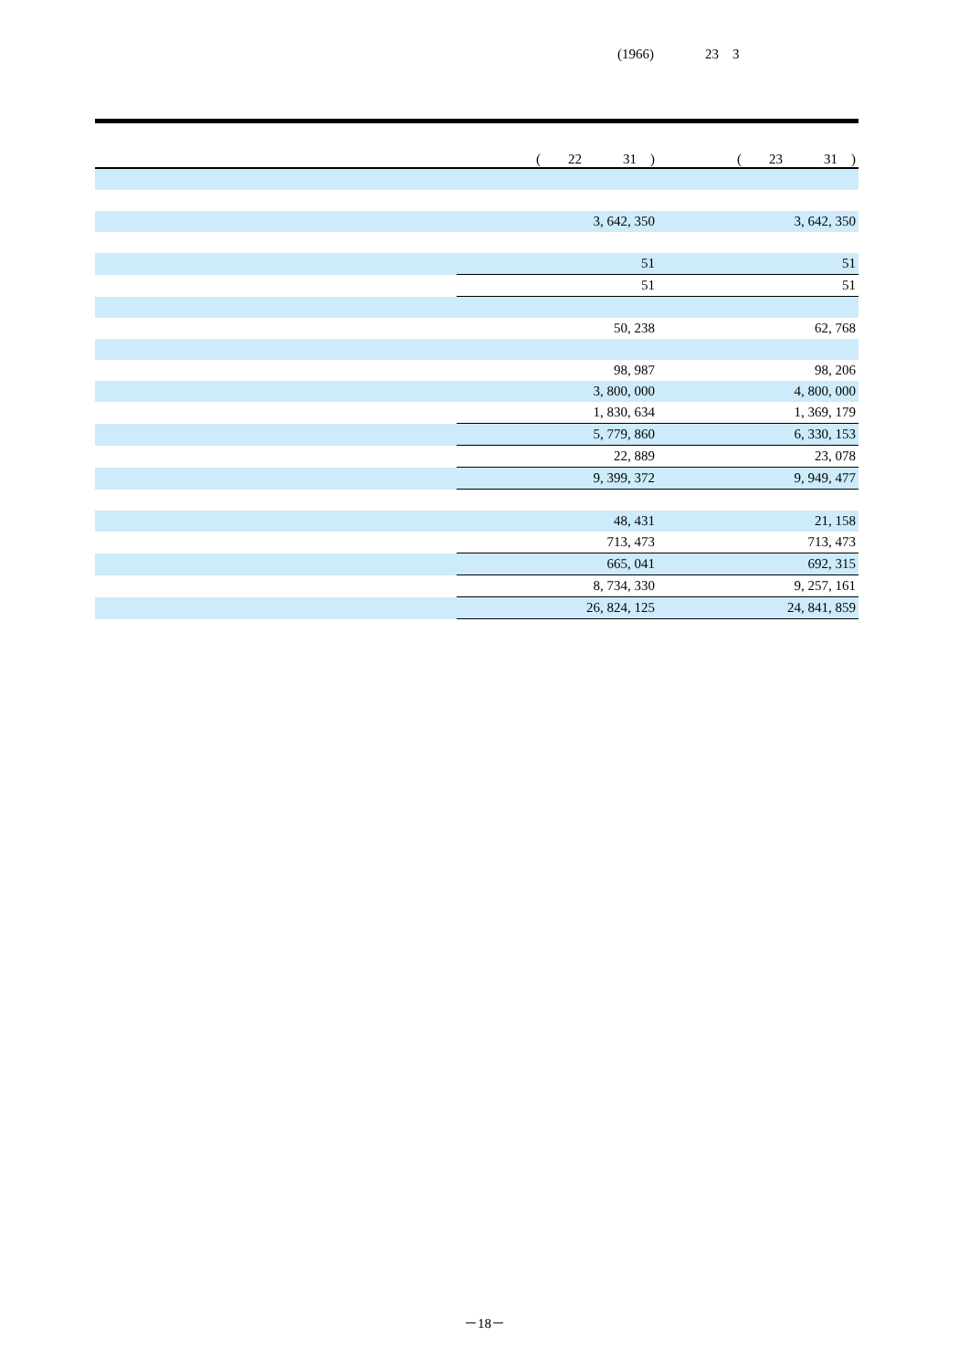(1966) 23　3
| | ( 22 31 ) | ( 23 31 ) |
| --- | --- | --- |
| | 3, 642, 350 | 3, 642, 350 |
| | 51 | 51 |
| | 51 | 51 |
| | 50, 238 | 62, 768 |
| | 98, 987 | 98, 206 |
| | 3, 800, 000 | 4, 800, 000 |
| | 1, 830, 634 | 1, 369, 179 |
| | 5, 779, 860 | 6, 330, 153 |
| | 22, 889 | 23, 078 |
| | 9, 399, 372 | 9, 949, 477 |
| | 48, 431 | 21, 158 |
| | 713, 473 | 713, 473 |
| | 665, 041 | 692, 315 |
| | 8, 734, 330 | 9, 257, 161 |
| | 26, 824, 125 | 24, 841, 859 |
－18－